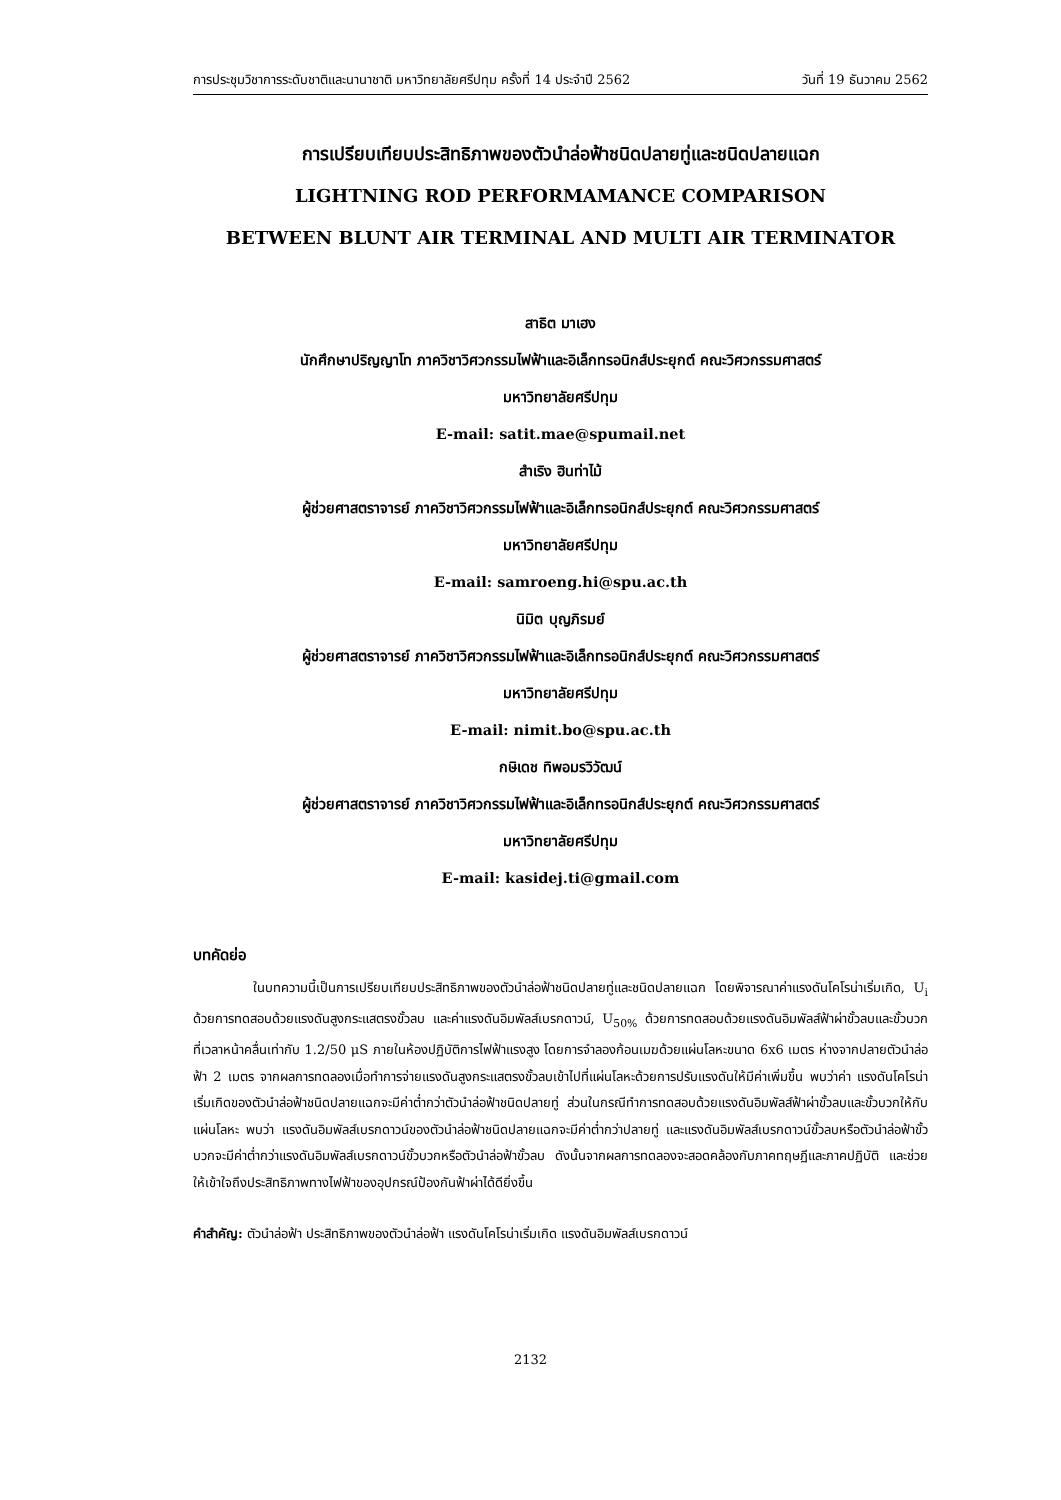การประชุมวิชาการระดับชาติและนานาชาติ มหาวิทยาลัยศรีปทุม ครั้งที่ 14 ประจำปี 2562 วันที่ 19 ธันวาคม 2562
การเปรียบเทียบประสิทธิภาพของตัวนำล่อฟ้าชนิดปลายทู่และชนิดปลายแฉก
LIGHTNING ROD PERFORMAMANCE COMPARISON
BETWEEN BLUNT AIR TERMINAL AND MULTI AIR TERMINATOR
สาธิต มาเฮง
นักศึกษาปริญญาโท ภาควิชาวิศวกรรมไฟฟ้าและอิเล็กทรอนิกส์ประยุกต์ คณะวิศวกรรมศาสตร์
มหาวิทยาลัยศรีปทุม
E-mail: satit.mae@spumail.net
สำเริง ฮินท่าไม้
ผู้ช่วยศาสตราจารย์ ภาควิชาวิศวกรรมไฟฟ้าและอิเล็กทรอนิกส์ประยุกต์ คณะวิศวกรรมศาสตร์
มหาวิทยาลัยศรีปทุม
E-mail: samroeng.hi@spu.ac.th
นิมิต บุญภิรมย์
ผู้ช่วยศาสตราจารย์ ภาควิชาวิศวกรรมไฟฟ้าและอิเล็กทรอนิกส์ประยุกต์ คณะวิศวกรรมศาสตร์
มหาวิทยาลัยศรีปทุม
E-mail: nimit.bo@spu.ac.th
กษิเดช ทิพอมรวิวัฒน์
ผู้ช่วยศาสตราจารย์ ภาควิชาวิศวกรรมไฟฟ้าและอิเล็กทรอนิกส์ประยุกต์ คณะวิศวกรรมศาสตร์
มหาวิทยาลัยศรีปทุม
E-mail: kasidej.ti@gmail.com
บทคัดย่อ
ในบทความนี้เป็นการเปรียบเทียบประสิทธิภาพของตัวนำล่อฟ้าชนิดปลายทู่และชนิดปลายแฉก โดยพิจารณาค่าแรงดันโคโรน่าเริ่มเกิด, U<sub>i</sub> ด้วยการทดสอบด้วยแรงดันสูงกระแสตรงขั้วลบ และค่าแรงดันอิมพัลส์เบรกดาวน์, U<sub>50%</sub> ด้วยการทดสอบด้วยแรงดันอิมพัลส์ฟ้าผ่าขั้วลบและขั้วบวก ที่เวลาหน้าคลื่นเท่ากับ 1.2/50 μS ภายในห้องปฏิบัติการไฟฟ้าแรงสูง โดยการจำลองก้อนเมฆด้วยแผ่นโลหะขนาด 6x6 เมตร ห่างจากปลายตัวนำล่อฟ้า 2 เมตร จากผลการทดลองเมื่อทำการจ่ายแรงดันสูงกระแสตรงขั้วลบเข้าไปที่แผ่นโลหะด้วยการปรับแรงดันให้มีค่าเพิ่มขึ้น พบว่าค่า แรงดันโคโรน่าเริ่มเกิดของตัวนำล่อฟ้าชนิดปลายแฉกจะมีค่าต่ำกว่าตัวนำล่อฟ้าชนิดปลายทู่ ส่วนในกรณีทำการทดสอบด้วยแรงดันอิมพัลส์ฟ้าผ่าขั้วลบและขั้วบวกให้กับแผ่นโลหะ พบว่า แรงดันอิมพัลส์เบรกดาวน์ของตัวนำล่อฟ้าชนิดปลายแฉกจะมีค่าต่ำกว่าปลายทู่ และแรงดันอิมพัลส์เบรกดาวน์ขั้วลบหรือตัวนำล่อฟ้าขั้วบวกจะมีค่าต่ำกว่าแรงดันอิมพัลส์เบรกดาวน์ขั้วบวกหรือตัวนำล่อฟ้าขั้วลบ ดังนั้นจากผลการทดลองจะสอดคล้องกับภาคทฤษฏีและภาคปฏิบัติ และช่วยให้เข้าใจถึงประสิทธิภาพทางไฟฟ้าของอุปกรณ์ป้องกันฟ้าผ่าได้ดียิ่งขึ้น
คำสำคัญ: ตัวนำล่อฟ้า ประสิทธิภาพของตัวนำล่อฟ้า แรงดันโคโรน่าเริ่มเกิด แรงดันอิมพัลส์เบรกดาวน์
2132